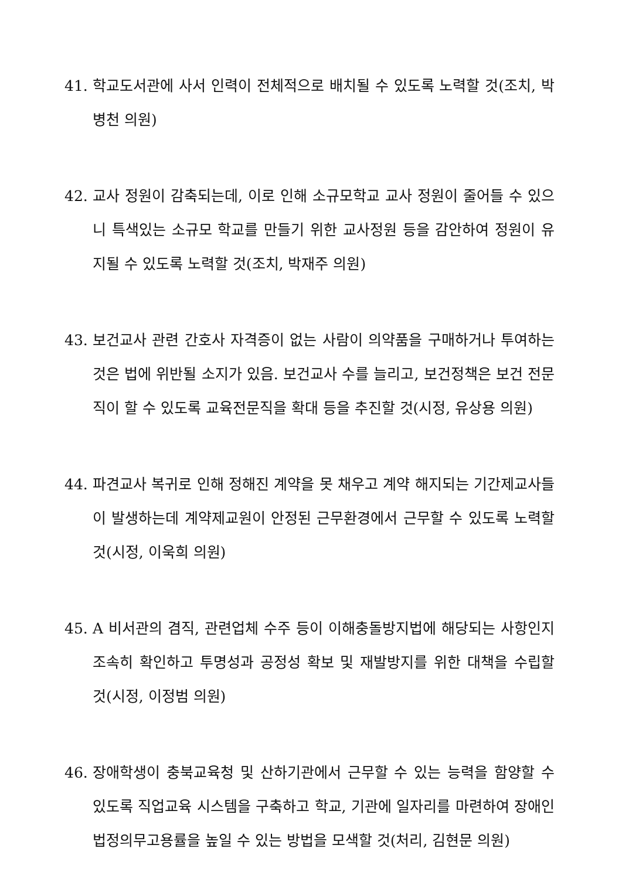41. 학교도서관에 사서 인력이 전체적으로 배치될 수 있도록 노력할 것(조치, 박병천 의원)
42. 교사 정원이 감축되는데, 이로 인해 소규모학교 교사 정원이 줄어들 수 있으니 특색있는 소규모 학교를 만들기 위한 교사정원 등을 감안하여 정원이 유지될 수 있도록 노력할 것(조치, 박재주 의원)
43. 보건교사 관련 간호사 자격증이 없는 사람이 의약품을 구매하거나 투여하는 것은 법에 위반될 소지가 있음. 보건교사 수를 늘리고, 보건정책은 보건 전문직이 할 수 있도록 교육전문직을 확대 등을 추진할 것(시정, 유상용 의원)
44. 파견교사 복귀로 인해 정해진 계약을 못 채우고 계약 해지되는 기간제교사들이 발생하는데 계약제교원이 안정된 근무환경에서 근무할 수 있도록 노력할 것(시정, 이욱희 의원)
45. A 비서관의 겸직, 관련업체 수주 등이 이해충돌방지법에 해당되는 사항인지 조속히 확인하고 투명성과 공정성 확보 및 재발방지를 위한 대책을 수립할 것(시정, 이정범 의원)
46. 장애학생이 충북교육청 및 산하기관에서 근무할 수 있는 능력을 함양할 수 있도록 직업교육 시스템을 구축하고 학교, 기관에 일자리를 마련하여 장애인 법정의무고용률을 높일 수 있는 방법을 모색할 것(처리, 김현문 의원)